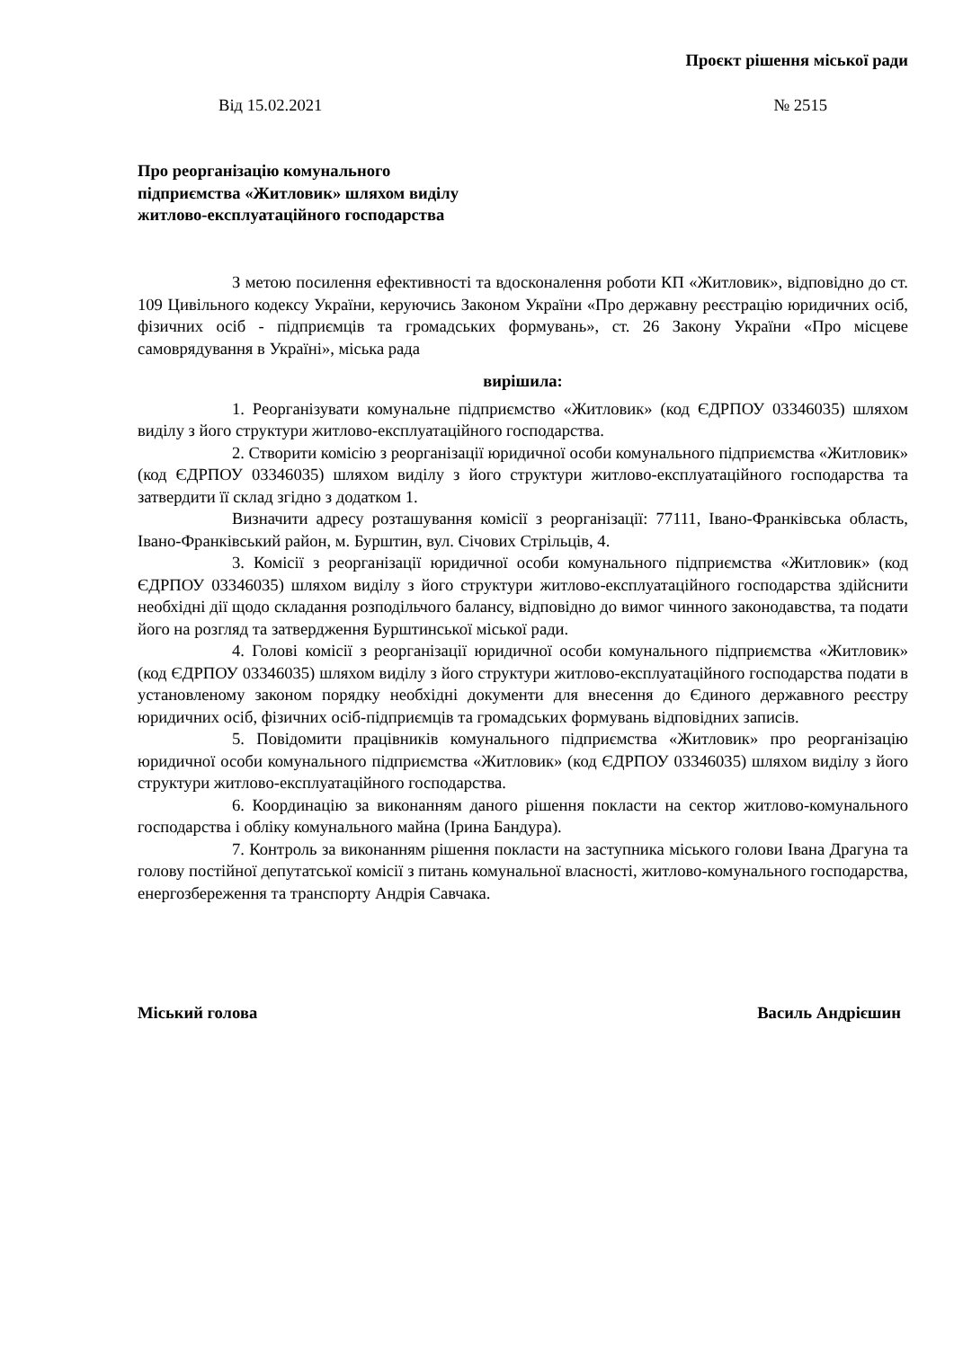Проєкт рішення міської ради
Від 15.02.2021 № 2515
Про реорганізацію комунального
підприємства «Житловик» шляхом виділу
житлово-експлуатаційного господарства
З метою посилення ефективності та вдосконалення роботи КП «Житловик», відповідно до ст. 109 Цивільного кодексу України, керуючись Законом України «Про державну реєстрацію юридичних осіб, фізичних осіб - підприємців та громадських формувань», ст. 26 Закону України «Про місцеве самоврядування в Україні», міська рада
вирішила:
1. Реорганізувати комунальне підприємство «Житловик» (код ЄДРПОУ 03346035) шляхом виділу з його структури житлово-експлуатаційного господарства.
2. Створити комісію з реорганізації юридичної особи комунального підприємства «Житловик» (код ЄДРПОУ 03346035) шляхом виділу з його структури житлово-експлуатаційного господарства та затвердити її склад згідно з додатком 1.
Визначити адресу розташування комісії з реорганізації: 77111, Івано-Франківська область, Івано-Франківський район, м. Бурштин, вул. Січових Стрільців, 4.
3. Комісії з реорганізації юридичної особи комунального підприємства «Житловик» (код ЄДРПОУ 03346035) шляхом виділу з його структури житлово-експлуатаційного господарства здійснити необхідні дії щодо складання розподільчого балансу, відповідно до вимог чинного законодавства, та подати його на розгляд та затвердження Бурштинської міської ради.
4. Голові комісії з реорганізації юридичної особи комунального підприємства «Житловик» (код ЄДРПОУ 03346035) шляхом виділу з його структури житлово-експлуатаційного господарства подати в установленому законом порядку необхідні документи для внесення до Єдиного державного реєстру юридичних осіб, фізичних осіб-підприємців та громадських формувань відповідних записів.
5. Повідомити працівників комунального підприємства «Житловик» про реорганізацію юридичної особи комунального підприємства «Житловик» (код ЄДРПОУ 03346035) шляхом виділу з його структури житлово-експлуатаційного господарства.
6. Координацію за виконанням даного рішення покласти на сектор житлово-комунального господарства і обліку комунального майна (Ірина Бандура).
7. Контроль за виконанням рішення покласти на заступника міського голови Івана Драгуна та голову постійної депутатської комісії з питань комунальної власності, житлово-комунального господарства, енергозбереження та транспорту Андрія Савчака.
Міський голова Василь Андрієшин